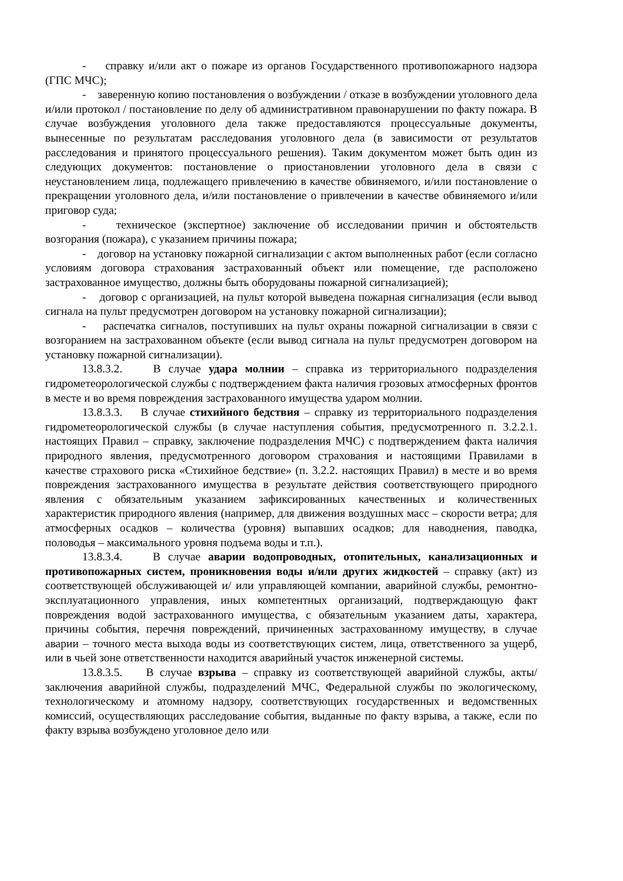- справку и/или акт о пожаре из органов Государственного противопожарного надзора (ГПС МЧС);
- заверенную копию постановления о возбуждении / отказе в возбуждении уголовного дела и/или протокол / постановление по делу об административном правонарушении по факту пожара. В случае возбуждения уголовного дела также предоставляются процессуальные документы, вынесенные по результатам расследования уголовного дела (в зависимости от результатов расследования и принятого процессуального решения). Таким документом может быть один из следующих документов: постановление о приостановлении уголовного дела в связи с неустановлением лица, подлежащего привлечению в качестве обвиняемого, и/или постановление о прекращении уголовного дела, и/или постановление о привлечении в качестве обвиняемого и/или приговор суда;
- техническое (экспертное) заключение об исследовании причин и обстоятельств возгорания (пожара), с указанием причины пожара;
- договор на установку пожарной сигнализации с актом выполненных работ (если согласно условиям договора страхования застрахованный объект или помещение, где расположено застрахованное имущество, должны быть оборудованы пожарной сигнализацией);
- договор с организацией, на пульт которой выведена пожарная сигнализация (если вывод сигнала на пульт предусмотрен договором на установку пожарной сигнализации);
- распечатка сигналов, поступивших на пульт охраны пожарной сигнализации в связи с возгоранием на застрахованном объекте (если вывод сигнала на пульт предусмотрен договором на установку пожарной сигнализации).
13.8.3.2. В случае удара молнии – справка из территориального подразделения гидрометеорологической службы с подтверждением факта наличия грозовых атмосферных фронтов в месте и во время повреждения застрахованного имущества ударом молнии.
13.8.3.3. В случае стихийного бедствия – справку из территориального подразделения гидрометеорологической службы (в случае наступления события, предусмотренного п. 3.2.2.1. настоящих Правил – справку, заключение подразделения МЧС) с подтверждением факта наличия природного явления, предусмотренного договором страхования и настоящими Правилами в качестве страхового риска «Стихийное бедствие» (п. 3.2.2. настоящих Правил) в месте и во время повреждения застрахованного имущества в результате действия соответствующего природного явления с обязательным указанием зафиксированных качественных и количественных характеристик природного явления (например, для движения воздушных масс – скорости ветра; для атмосферных осадков – количества (уровня) выпавших осадков; для наводнения, паводка, половодья – максимального уровня подъема воды и т.п.).
13.8.3.4. В случае аварии водопроводных, отопительных, канализационных и противопожарных систем, проникновения воды и/или других жидкостей – справку (акт) из соответствующей обслуживающей и/ или управляющей компании, аварийной службы, ремонтно-эксплуатационного управления, иных компетентных организаций, подтверждающую факт повреждения водой застрахованного имущества, с обязательным указанием даты, характера, причины события, перечня повреждений, причиненных застрахованному имуществу, в случае аварии – точного места выхода воды из соответствующих систем, лица, ответственного за ущерб, или в чьей зоне ответственности находится аварийный участок инженерной системы.
13.8.3.5. В случае взрыва – справку из соответствующей аварийной службы, акты/заключения аварийной службы, подразделений МЧС, Федеральной службы по экологическому, технологическому и атомному надзору, соответствующих государственных и ведомственных комиссий, осуществляющих расследование события, выданные по факту взрыва, а также, если по факту взрыва возбуждено уголовное дело или